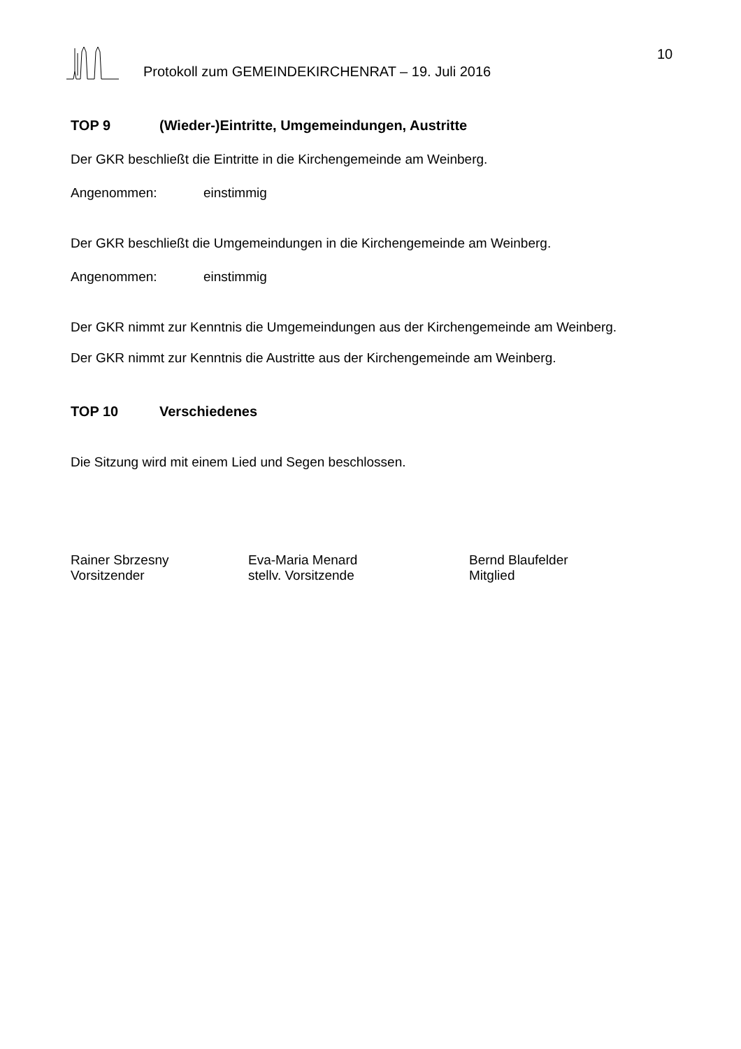10
Protokoll zum GEMEINDEKIRCHENRAT – 19. Juli 2016
TOP 9 (Wieder-)Eintritte, Umgemeindungen, Austritte
Der GKR beschließt die Eintritte in die Kirchengemeinde am Weinberg.
Angenommen: einstimmig
Der GKR beschließt die Umgemeindungen in die Kirchengemeinde am Weinberg.
Angenommen: einstimmig
Der GKR nimmt zur Kenntnis die Umgemeindungen aus der Kirchengemeinde am Weinberg.
Der GKR nimmt zur Kenntnis die Austritte aus der Kirchengemeinde am Weinberg.
TOP 10 Verschiedenes
Die Sitzung wird mit einem Lied und Segen beschlossen.
Rainer Sbrzesny
Vorsitzender
Eva-Maria Menard
stellv. Vorsitzende
Bernd Blaufelder
Mitglied